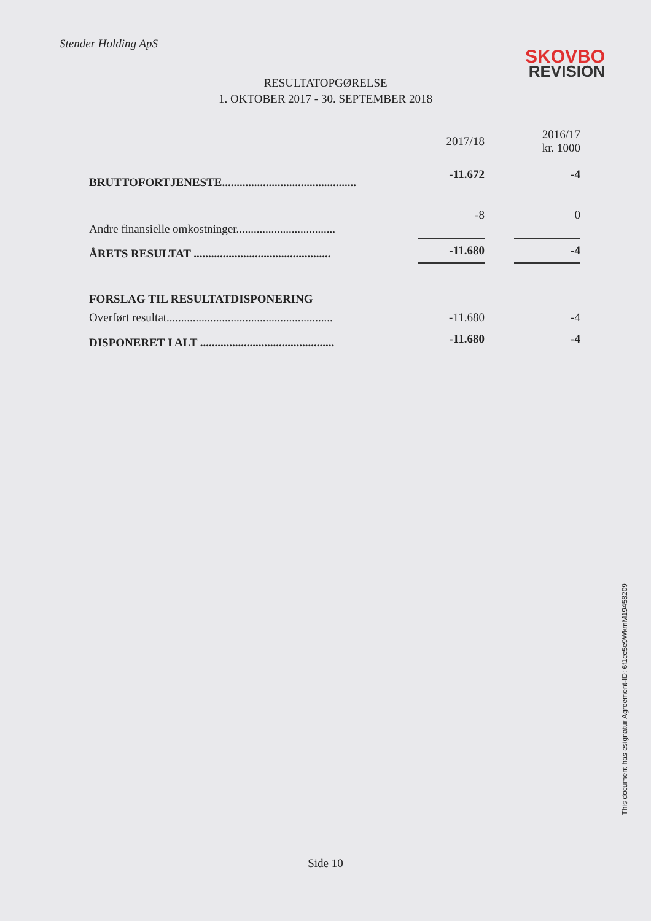Stender Holding ApS
SKOVBO
REVISION
RESULTATOPGØRELSE
1. OKTOBER 2017 - 30. SEPTEMBER 2018
| | | 2017/18 | | 2016/17 kr. 1000 |
| --- | --- | --- | --- | --- |
| BRUTTOFORTJENESTE.............................................. | | -11.672 | | -4 |
| Andre finansielle omkostninger.................................. | | -8 | | 0 |
| ÅRETS RESULTAT ............................................... | | -11.680 | | -4 |
| FORSLAG TIL RESULTATDISPONERING | | | | |
| Overført resultat......................................................... | | -11.680 | | -4 |
| DISPONERET I ALT .............................................. | | -11.680 | | -4 |
Side 10
This document has esignatur Agreement-ID: 6f1cc5e9WkmM19458209